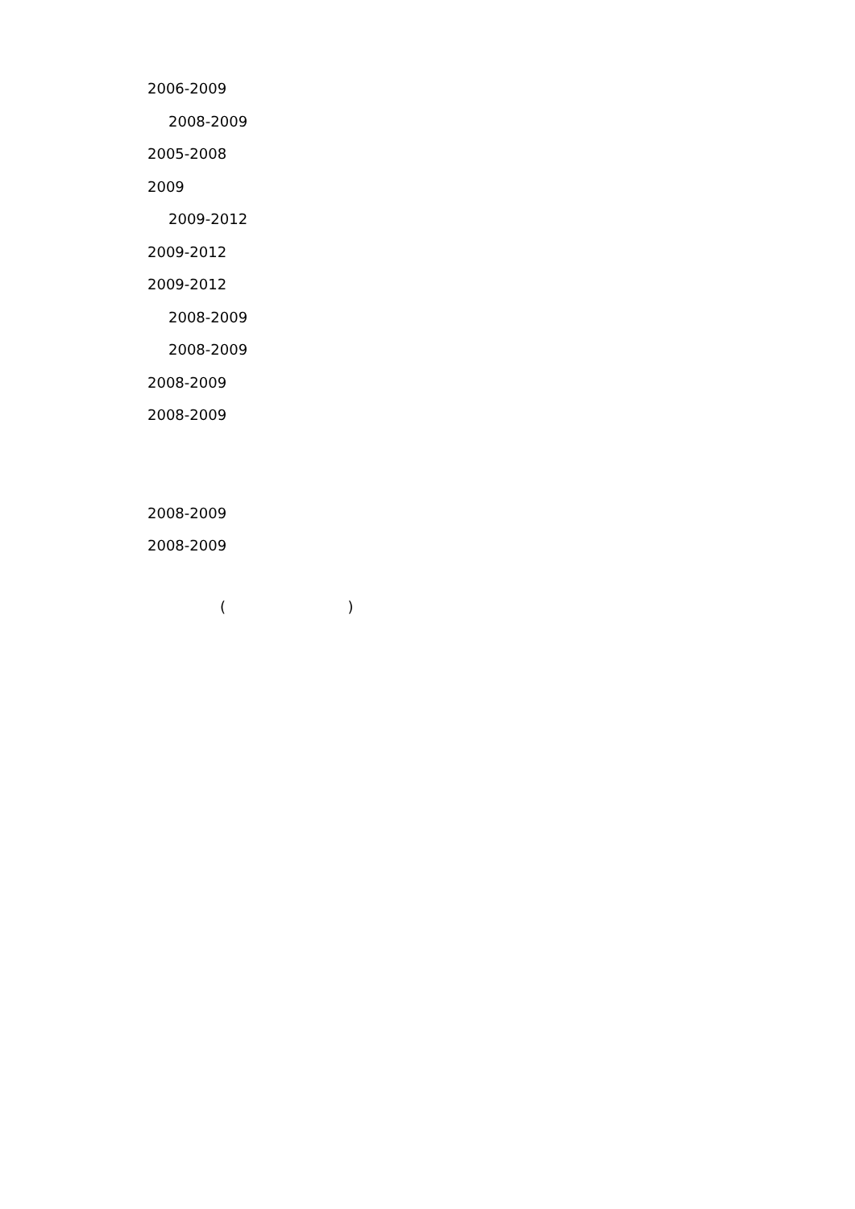2006-2009
2008-2009
2005-2008
2009
2009-2012
2009-2012
2009-2012
2008-2009
2008-2009
2008-2009
2008-2009
2008-2009
2008-2009
( )